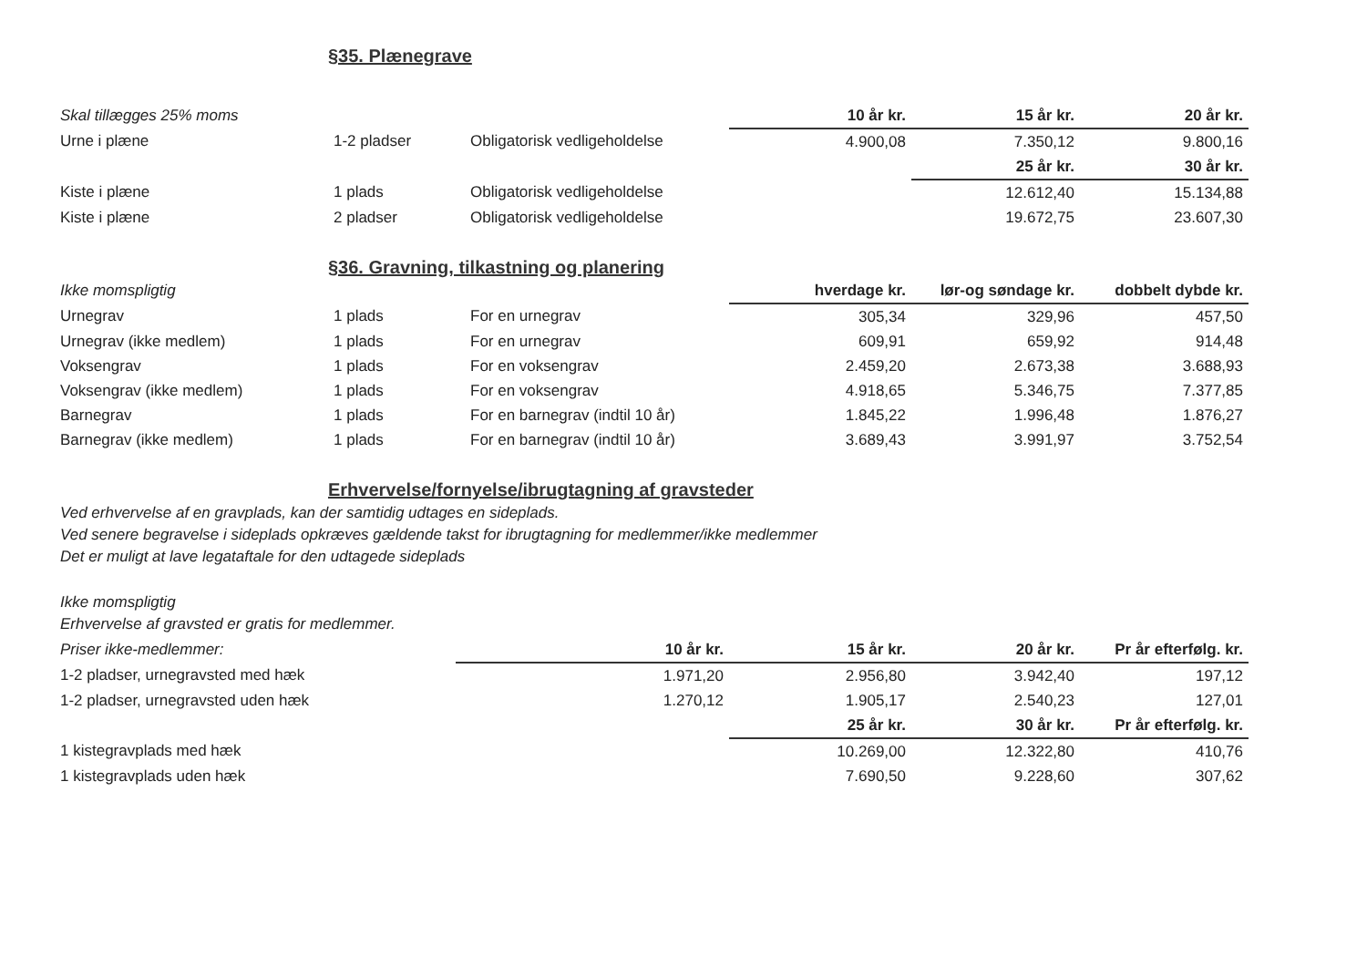§35. Plænegrave
| Skal tillægges 25% moms | | | 10 år kr. | 15 år kr. | 20 år kr. |
| --- | --- | --- | --- | --- | --- |
| Urne i plæne | 1-2 pladser | Obligatorisk vedligeholdelse | 4.900,08 | 7.350,12 | 9.800,16 |
| | | | | 25 år kr. | 30 år kr. |
| Kiste i plæne | 1 plads | Obligatorisk vedligeholdelse | | 12.612,40 | 15.134,88 |
| Kiste i plæne | 2 pladser | Obligatorisk vedligeholdelse | | 19.672,75 | 23.607,30 |
§36. Gravning, tilkastning og planering
| Ikke momspligtig | | | hverdage kr. | lør-og søndage kr. | dobbelt dybde kr. |
| --- | --- | --- | --- | --- | --- |
| Urnegrav | 1 plads | For en urnegrav | 305,34 | 329,96 | 457,50 |
| Urnegrav (ikke medlem) | 1 plads | For en urnegrav | 609,91 | 659,92 | 914,48 |
| Voksengrav | 1 plads | For en voksengrav | 2.459,20 | 2.673,38 | 3.688,93 |
| Voksengrav (ikke medlem) | 1 plads | For en voksengrav | 4.918,65 | 5.346,75 | 7.377,85 |
| Barnegrav | 1 plads | For en barnegrav (indtil 10 år) | 1.845,22 | 1.996,48 | 1.876,27 |
| Barnegrav (ikke medlem) | 1 plads | For en barnegrav (indtil 10 år) | 3.689,43 | 3.991,97 | 3.752,54 |
Erhvervelse/fornyelse/ibrugtagning af gravsteder
Ved erhvervelse af en gravplads, kan der samtidig udtages en sideplads.
Ved senere begravelse i sideplads opkræves gældende takst for ibrugtagning for medlemmer/ikke medlemmer
Det er muligt at lave legataftale for den udtagede sideplads
Ikke momspligtig
Erhvervelse af gravsted er gratis for medlemmer.
| Priser ikke-medlemmer: | 10 år kr. | 15 år kr. | 20 år kr. | Pr år efterfølg. kr. |
| --- | --- | --- | --- | --- |
| 1-2 pladser, urnegravsted med hæk | 1.971,20 | 2.956,80 | 3.942,40 | 197,12 |
| 1-2 pladser, urnegravsted uden hæk | 1.270,12 | 1.905,17 | 2.540,23 | 127,01 |
| | | 25 år kr. | 30 år kr. | Pr år efterfølg. kr. |
| 1 kistegravplads med hæk | | 10.269,00 | 12.322,80 | 410,76 |
| 1 kistegravplads uden hæk | | 7.690,50 | 9.228,60 | 307,62 |